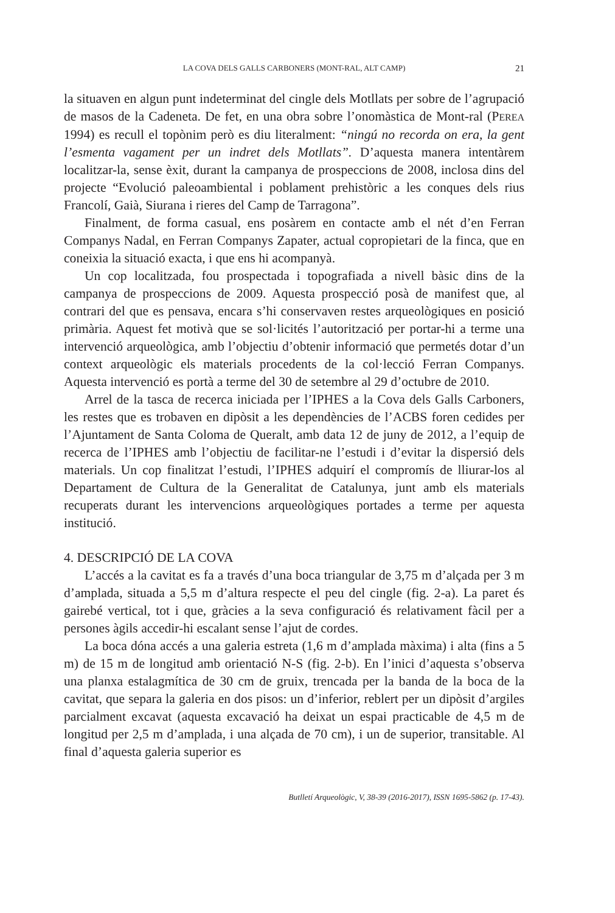LA COVA DELS GALLS CARBONERS (MONT-RAL, ALT CAMP)
21
la situaven en algun punt indeterminat del cingle dels Motllats per sobre de l’agrupació de masos de la Cadeneta. De fet, en una obra sobre l’onomàstica de Mont-ral (PEREA 1994) es recull el topònim però es diu literalment: “ningú no recorda on era, la gent l’esmenta vagament per un indret dels Motllats”. D’aquesta manera intentàrem localitzar-la, sense èxit, durant la campanya de prospeccions de 2008, inclosa dins del projecte “Evolució paleoambiental i poblament prehistòric a les conques dels rius Francolí, Gaià, Siurana i rieres del Camp de Tarragona”.
Finalment, de forma casual, ens posàrem en contacte amb el nét d’en Ferran Companys Nadal, en Ferran Companys Zapater, actual copropietari de la finca, que en coneixia la situació exacta, i que ens hi acompanyà.
Un cop localitzada, fou prospectada i topografiada a nivell bàsic dins de la campanya de prospeccions de 2009. Aquesta prospecció posà de manifest que, al contrari del que es pensava, encara s’hi conservaven restes arqueològiques en posició primària. Aquest fet motivà que se sol·licités l’autorització per portar-hi a terme una intervenció arqueològica, amb l’objectiu d’obtenir informació que permetés dotar d’un context arqueològic els materials procedents de la col·lecció Ferran Companys. Aquesta intervenció es portà a terme del 30 de setembre al 29 d’octubre de 2010.
Arrel de la tasca de recerca iniciada per l’IPHES a la Cova dels Galls Carboners, les restes que es trobaven en dipòsit a les dependències de l’ACBS foren cedides per l’Ajuntament de Santa Coloma de Queralt, amb data 12 de juny de 2012, a l’equip de recerca de l’IPHES amb l’objectiu de facilitar-ne l’estudi i d’evitar la dispersió dels materials. Un cop finalitzat l’estudi, l’IPHES adquirí el compromís de lliurar-los al Departament de Cultura de la Generalitat de Catalunya, junt amb els materials recuperats durant les intervencions arqueològiques portades a terme per aquesta institució.
4. DESCRIPCIÓ DE LA COVA
L’accés a la cavitat es fa a través d’una boca triangular de 3,75 m d’alçada per 3 m d’amplada, situada a 5,5 m d’altura respecte el peu del cingle (fig. 2-a). La paret és gairebé vertical, tot i que, gràcies a la seva configuració és relativament fàcil per a persones àgils accedir-hi escalant sense l’ajut de cordes.
La boca dóna accés a una galeria estreta (1,6 m d’amplada màxima) i alta (fins a 5 m) de 15 m de longitud amb orientació N-S (fig. 2-b). En l’inici d’aquesta s’observa una planxa estalagmítica de 30 cm de gruix, trencada per la banda de la boca de la cavitat, que separa la galeria en dos pisos: un d’inferior, reblert per un dipòsit d’argiles parcialment excavat (aquesta excavació ha deixat un espai practicable de 4,5 m de longitud per 2,5 m d’amplada, i una alçada de 70 cm), i un de superior, transitable. Al final d’aquesta galeria superior es
Butlletí Arqueològic, V, 38-39 (2016-2017), ISSN 1695-5862 (p. 17-43).